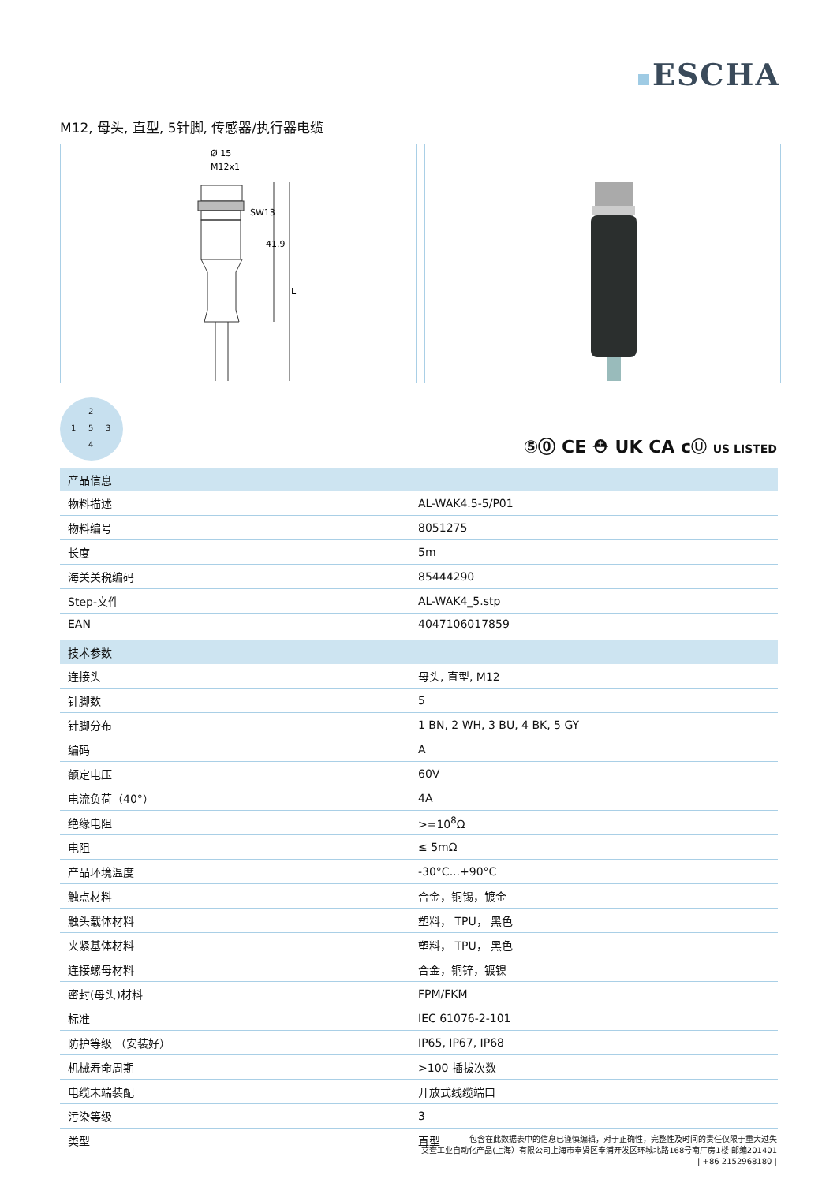ESCHA
M12, 母头, 直型, 5针脚, 传感器/执行器电缆
Ø 15
M12x1
SW13
41.9
L
2
1 5 3
4
⑤⓪ CE ⛑ UK CA cⓊ US LISTED
| 产品信息 | |
| --- | --- |
| 物料描述 | AL-WAK4.5-5/P01 |
| 物料编号 | 8051275 |
| 长度 | 5m |
| 海关关税编码 | 85444290 |
| Step-文件 | AL-WAK4_5.stp |
| EAN | 4047106017859 |
| 技术参数 | |
| 连接头 | 母头, 直型, M12 |
| 针脚数 | 5 |
| 针脚分布 | 1 BN, 2 WH, 3 BU, 4 BK, 5 GY |
| 编码 | A |
| 额定电压 | 60V |
| 电流负荷（40°） | 4A |
| 绝缘电阻 | >=10<sup>8</sup>Ω |
| 电阻 | ≤ 5mΩ |
| 产品环境温度 | -30°C...+90°C |
| 触点材料 | 合金，铜锡，镀金 |
| 触头载体材料 | 塑料， TPU， 黑色 |
| 夹紧基体材料 | 塑料， TPU， 黑色 |
| 连接螺母材料 | 合金，铜锌，镀镍 |
| 密封(母头)材料 | FPM/FKM |
| 标准 | IEC 61076-2-101 |
| 防护等级 （安装好） | IP65, IP67, IP68 |
| 机械寿命周期 | >100 插拔次数 |
| 电缆末端装配 | 开放式线缆端口 |
| 污染等级 | 3 |
| 类型 | 直型 |
包含在此数据表中的信息已谨慎编辑，对于正确性，完整性及时间的责任仅限于重大过失
艾查工业自动化产品(上海）有限公司上海市奉贤区奉浦开发区环城北路168号南厂房1楼 邮编201401
| +86 2152968180 |